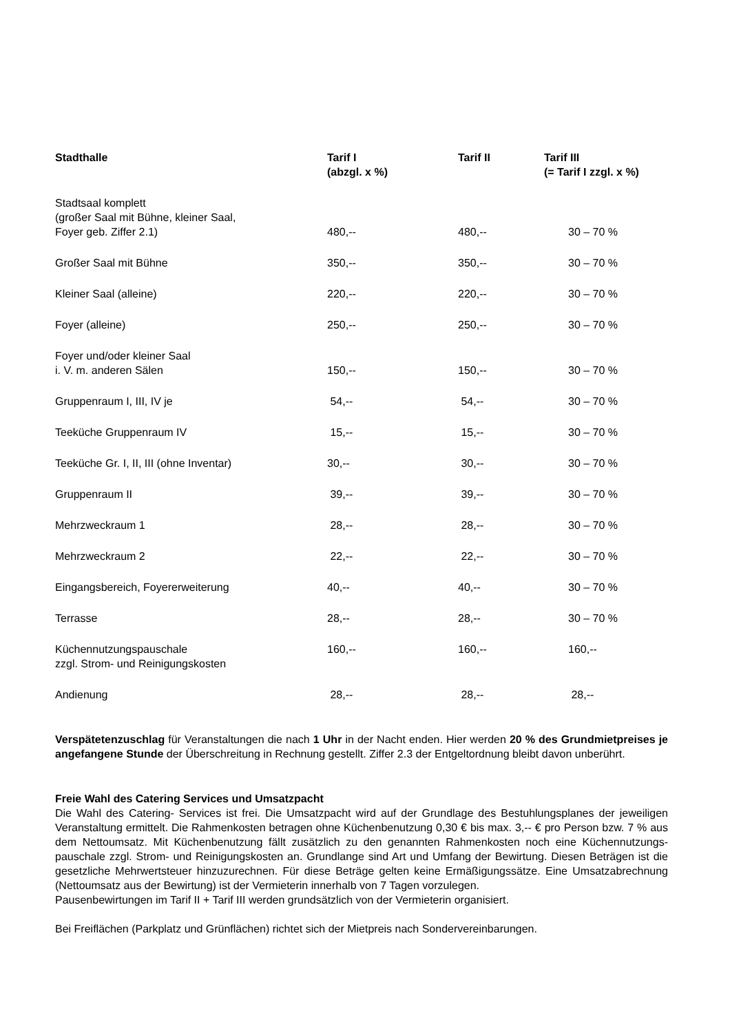| Stadthalle | Tarif I (abzgl. x %) | Tarif II | Tarif III (= Tarif I zzgl. x %) |
| --- | --- | --- | --- |
| Stadtsaal komplett (großer Saal mit Bühne, kleiner Saal, Foyer geb. Ziffer 2.1) | 480,-- | 480,-- | 30 – 70 % |
| Großer Saal mit Bühne | 350,-- | 350,-- | 30 – 70 % |
| Kleiner Saal (alleine) | 220,-- | 220,-- | 30 – 70 % |
| Foyer (alleine) | 250,-- | 250,-- | 30 – 70 % |
| Foyer und/oder kleiner Saal i. V. m. anderen Sälen | 150,-- | 150,-- | 30 – 70 % |
| Gruppenraum I, III, IV je | 54,-- | 54,-- | 30 – 70 % |
| Teeküche Gruppenraum IV | 15,-- | 15,-- | 30 – 70 % |
| Teeküche Gr. I, II, III (ohne Inventar) | 30,-- | 30,-- | 30 – 70 % |
| Gruppenraum II | 39,-- | 39,-- | 30 – 70 % |
| Mehrzweckraum 1 | 28,-- | 28,-- | 30 – 70 % |
| Mehrzweckraum 2 | 22,-- | 22,-- | 30 – 70 % |
| Eingangsbereich, Foyererweiterung | 40,-- | 40,-- | 30 – 70 % |
| Terrasse | 28,-- | 28,-- | 30 – 70 % |
| Küchennutzungspauschale zzgl. Strom- und Reinigungskosten | 160,-- | 160,-- | 160,-- |
| Andienung | 28,-- | 28,-- | 28,-- |
Verspätetenzuschlag für Veranstaltungen die nach 1 Uhr in der Nacht enden. Hier werden 20 % des Grundmietpreises je angefangene Stunde der Überschreitung in Rechnung gestellt. Ziffer 2.3 der Entgeltordnung bleibt davon unberührt.
Freie Wahl des Catering Services und Umsatzpacht
Die Wahl des Catering- Services ist frei. Die Umsatzpacht wird auf der Grundlage des Bestuhlungsplanes der jeweiligen Veranstaltung ermittelt. Die Rahmenkosten betragen ohne Küchenbenutzung 0,30 € bis max. 3,-- € pro Person bzw. 7 % aus dem Nettoumsatz. Mit Küchenbenutzung fällt zusätzlich zu den genannten Rahmenkosten noch eine Küchennutzungs-pauschale zzgl. Strom- und Reinigungskosten an. Grundlange sind Art und Umfang der Bewirtung. Diesen Beträgen ist die gesetzliche Mehrwertsteuer hinzuzurechnen. Für diese Beträge gelten keine Ermäßigungssätze. Eine Umsatzabrechnung (Nettoumsatz aus der Bewirtung) ist der Vermieterin innerhalb von 7 Tagen vorzulegen.
Pausenbewirtungen im Tarif II + Tarif III werden grundsätzlich von der Vermieterin organisiert.
Bei Freiflächen (Parkplatz und Grünflächen) richtet sich der Mietpreis nach Sondervereinbarungen.